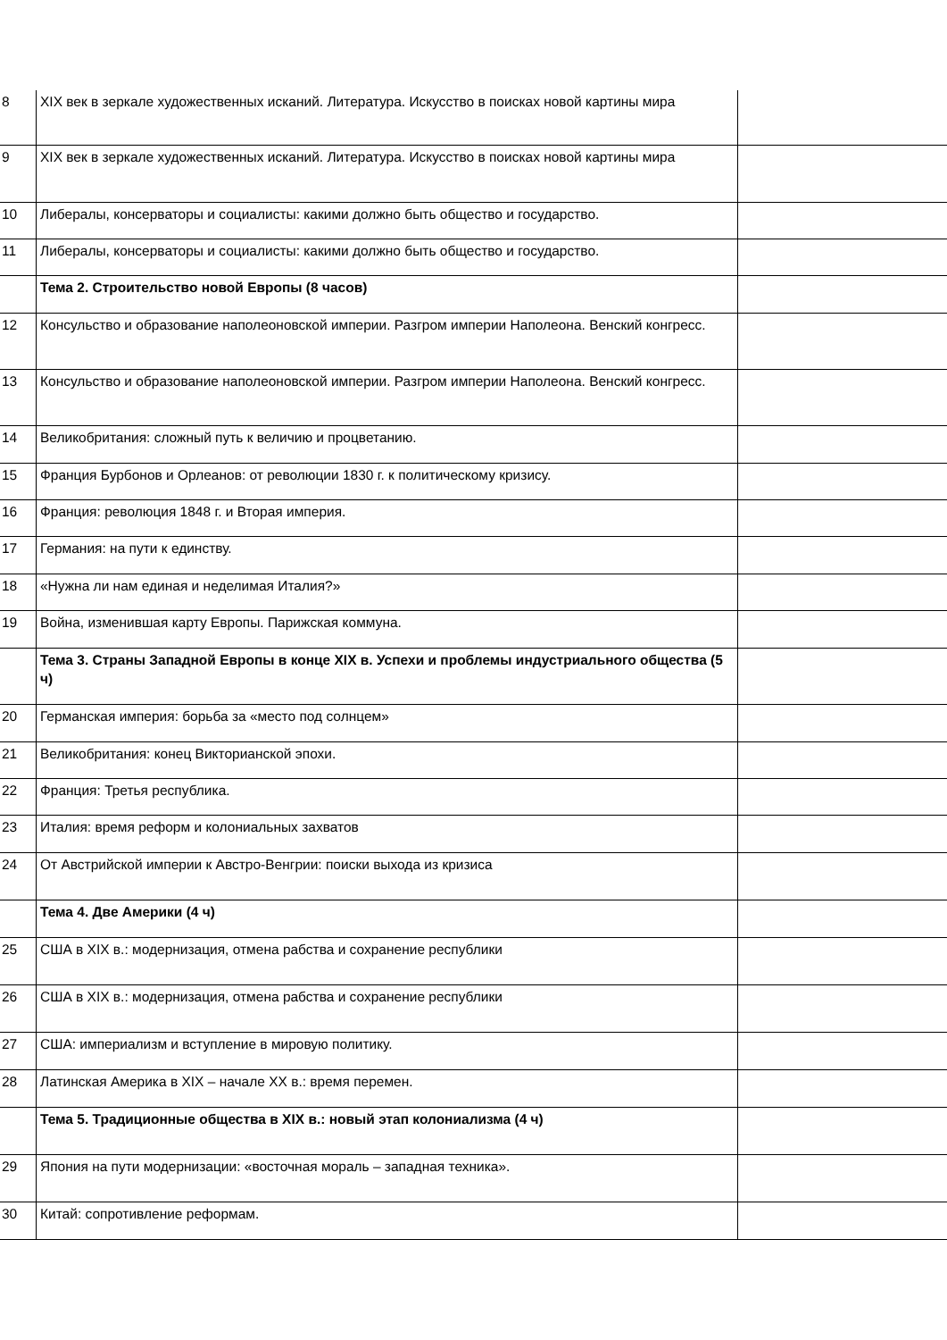| 8 | XIX век в зеркале художественных исканий. Литература. Искусство в поисках новой картины мира | |
| 9 | XIX век в зеркале художественных исканий. Литература. Искусство в поисках новой картины мира | |
| 10 | Либералы, консерваторы и социалисты: какими должно быть общество и государство. | |
| 11 | Либералы, консерваторы и социалисты: какими должно быть общество и государство. | |
| | Тема 2. Строительство новой Европы (8 часов) | |
| 12 | Консульство и образование наполеоновской империи. Разгром империи Наполеона. Венский конгресс. | |
| 13 | Консульство и образование наполеоновской империи. Разгром империи Наполеона. Венский конгресс. | |
| 14 | Великобритания: сложный путь к величию и процветанию. | |
| 15 | Франция Бурбонов и Орлеанов: от революции 1830 г. к политическому кризису. | |
| 16 | Франция: революция 1848 г. и Вторая империя. | |
| 17 | Германия: на пути к единству. | |
| 18 | «Нужна ли нам единая и неделимая Италия?» | |
| 19 | Война, изменившая карту Европы. Парижская коммуна. | |
| | Тема 3. Страны Западной Европы в конце XIX в. Успехи и проблемы индустриального общества (5 ч) | |
| 20 | Германская империя: борьба за «место под солнцем» | |
| 21 | Великобритания: конец Викторианской эпохи. | |
| 22 | Франция: Третья республика. | |
| 23 | Италия: время реформ и колониальных захватов | |
| 24 | От Австрийской империи к Австро-Венгрии: поиски выхода из кризиса | |
| | Тема 4. Две Америки (4 ч) | |
| 25 | США в XIX в.: модернизация, отмена рабства и сохранение республики | |
| 26 | США в XIX в.: модернизация, отмена рабства и сохранение республики | |
| 27 | США: империализм и вступление в мировую политику. | |
| 28 | Латинская Америка в XIX – начале XX в.: время перемен. | |
| | Тема 5. Традиционные общества в XIX в.: новый этап колониализма (4 ч) | |
| 29 | Япония на пути модернизации: «восточная мораль – западная техника». | |
| 30 | Китай: сопротивление реформам. | |